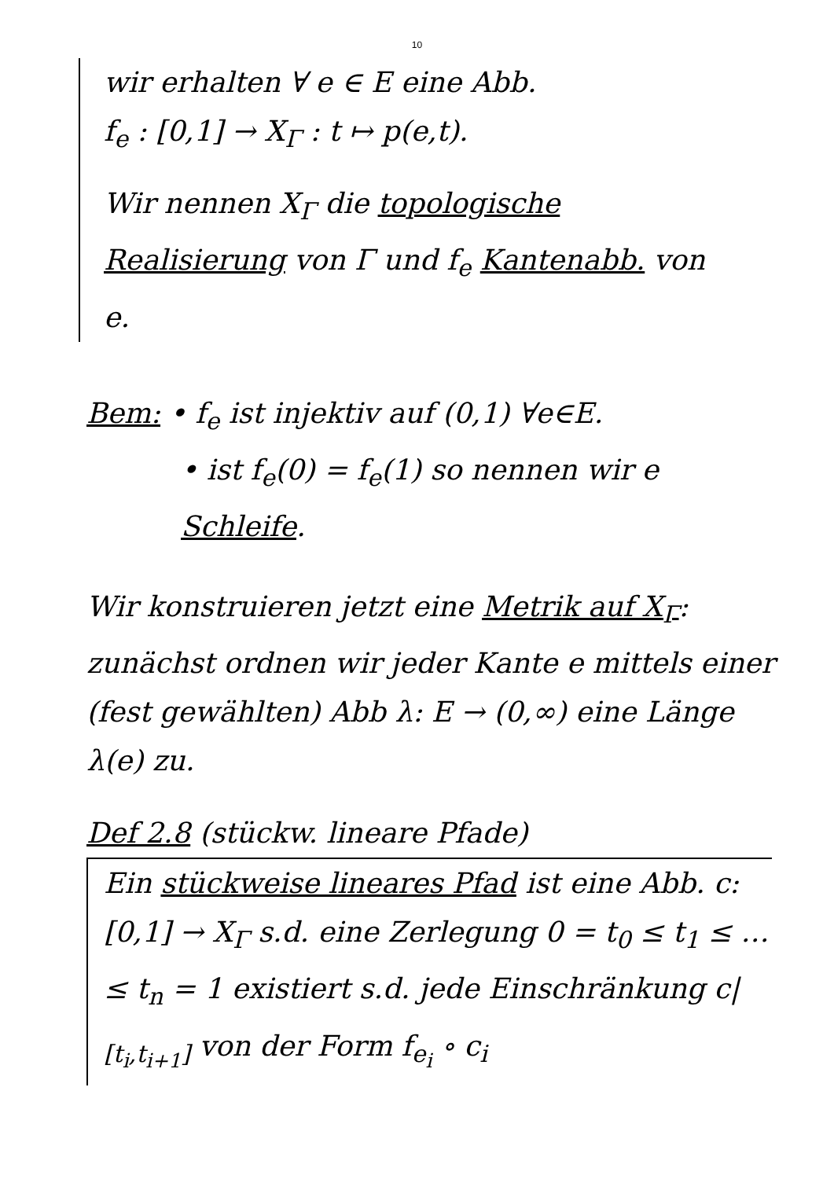10
wir erhalten ∀ e ∈ E eine Abb.
f<sub>e</sub> : [0,1] → X<sub>Γ</sub> : t ↦ p(e,t).
Wir nennen X<sub>Γ</sub> die topologische Realisierung von Γ und f<sub>e</sub> Kantenabb. von e.
Bem: • f<sub>e</sub> ist injektiv auf (0,1) ∀e∈E.
• ist f<sub>e</sub>(0) = f<sub>e</sub>(1) so nennen wir e Schleife.
Wir konstruieren jetzt eine Metrik auf X<sub>Γ</sub>:
zunächst ordnen wir jeder Kante e mittels einer (fest gewählten) Abb λ: E → (0,∞) eine Länge λ(e) zu.
Def 2.8 (stückw. lineare Pfade)
Ein stückweise lineares Pfad ist eine Abb. c: [0,1] → X<sub>Γ</sub> s.d. eine Zerlegung 0 = t<sub>0</sub> ≤ t<sub>1</sub> ≤ … ≤ t<sub>n</sub> = 1 existiert s.d. jede Einschränkung c|<sub>[t<sub>i</sub>,t<sub>i+1</sub>]</sub> von der Form f<sub>e<sub>i</sub></sub> ∘ c<sub>i</sub>